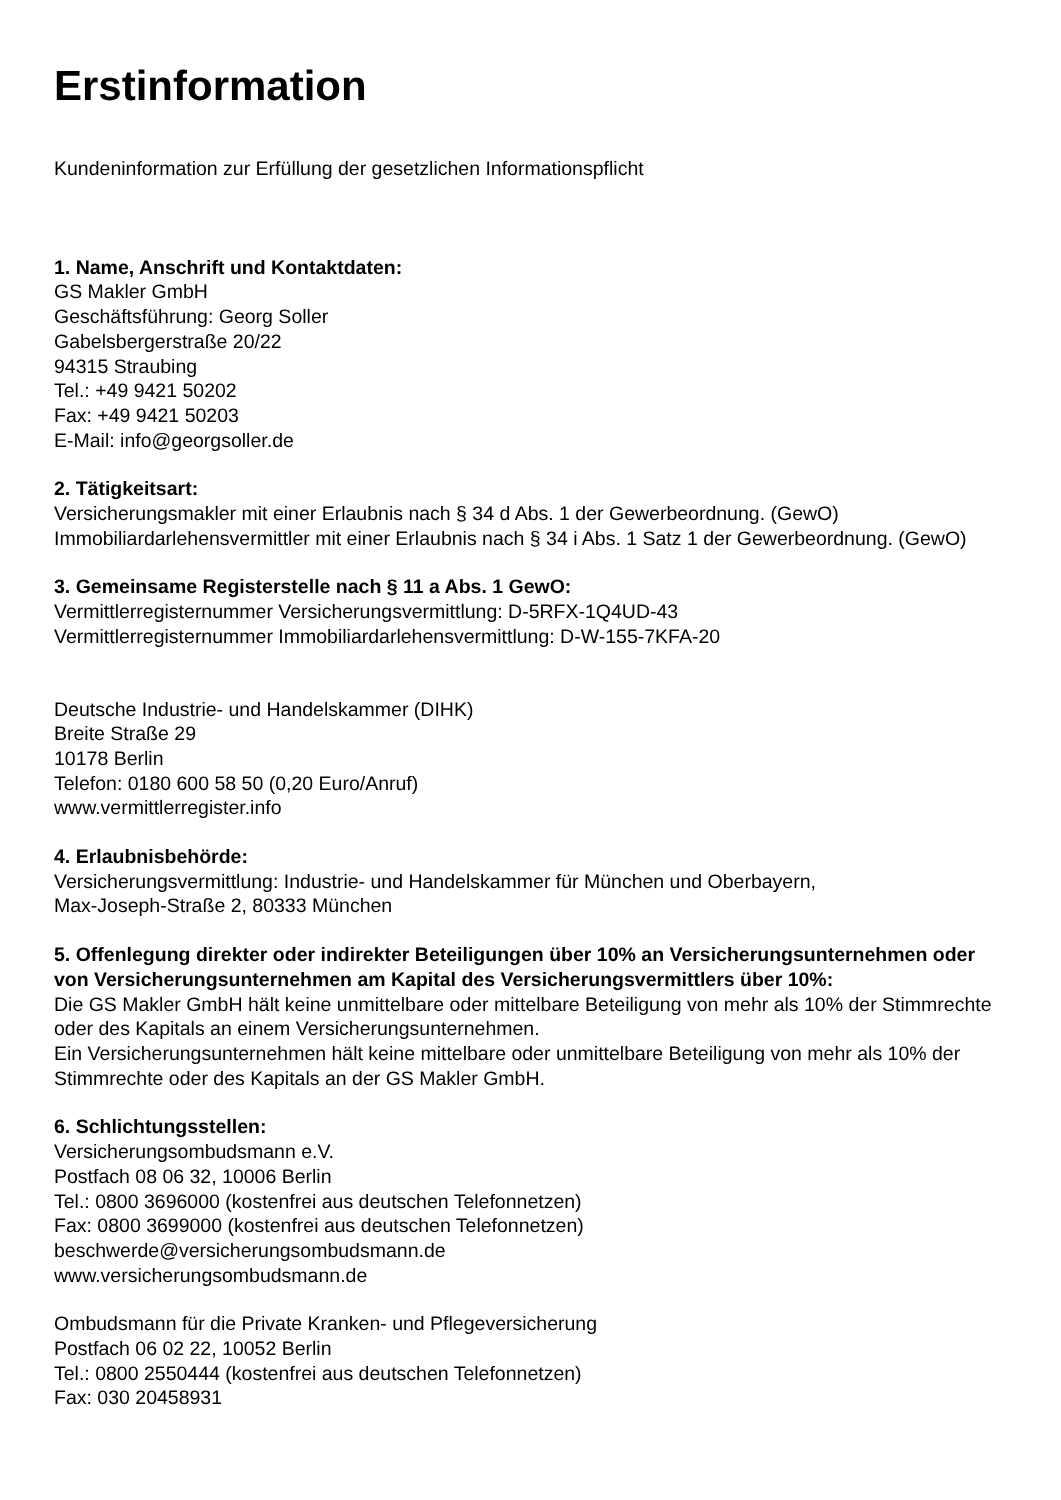Erstinformation
Kundeninformation zur Erfüllung der gesetzlichen Informationspflicht
1. Name, Anschrift und Kontaktdaten:
GS Makler GmbH
Geschäftsführung: Georg Soller
Gabelsbergerstraße 20/22
94315 Straubing
Tel.: +49 9421 50202
Fax: +49 9421 50203
E-Mail: info@georgsoller.de
2. Tätigkeitsart:
Versicherungsmakler mit einer Erlaubnis nach § 34 d Abs. 1 der Gewerbeordnung. (GewO)
Immobiliardarlehensvermittler mit einer Erlaubnis nach § 34 i Abs. 1 Satz 1 der Gewerbeordnung. (GewO)
3. Gemeinsame Registerstelle nach § 11 a Abs. 1 GewO:
Vermittlerregisternummer Versicherungsvermittlung: D-5RFX-1Q4UD-43
Vermittlerregisternummer Immobiliardarlehensvermittlung: D-W-155-7KFA-20
Deutsche Industrie- und Handelskammer (DIHK)
Breite Straße 29
10178 Berlin
Telefon: 0180 600 58 50 (0,20 Euro/Anruf)
www.vermittlerregister.info
4. Erlaubnisbehörde:
Versicherungsvermittlung: Industrie- und Handelskammer für München und Oberbayern,
Max-Joseph-Straße 2, 80333 München
5. Offenlegung direkter oder indirekter Beteiligungen über 10% an Versicherungsunternehmen oder von Versicherungsunternehmen am Kapital des Versicherungsvermittlers über 10%:
Die GS Makler GmbH hält keine unmittelbare oder mittelbare Beteiligung von mehr als 10% der Stimmrechte oder des Kapitals an einem Versicherungsunternehmen.
Ein Versicherungsunternehmen hält keine mittelbare oder unmittelbare Beteiligung von mehr als 10% der Stimmrechte oder des Kapitals an der GS Makler GmbH.
6. Schlichtungsstellen:
Versicherungsombudsmann e.V.
Postfach 08 06 32, 10006 Berlin
Tel.: 0800 3696000 (kostenfrei aus deutschen Telefonnetzen)
Fax: 0800 3699000 (kostenfrei aus deutschen Telefonnetzen)
beschwerde@versicherungsombudsmann.de
www.versicherungsombudsmann.de
Ombudsmann für die Private Kranken- und Pflegeversicherung
Postfach 06 02 22, 10052 Berlin
Tel.: 0800 2550444 (kostenfrei aus deutschen Telefonnetzen)
Fax: 030 20458931